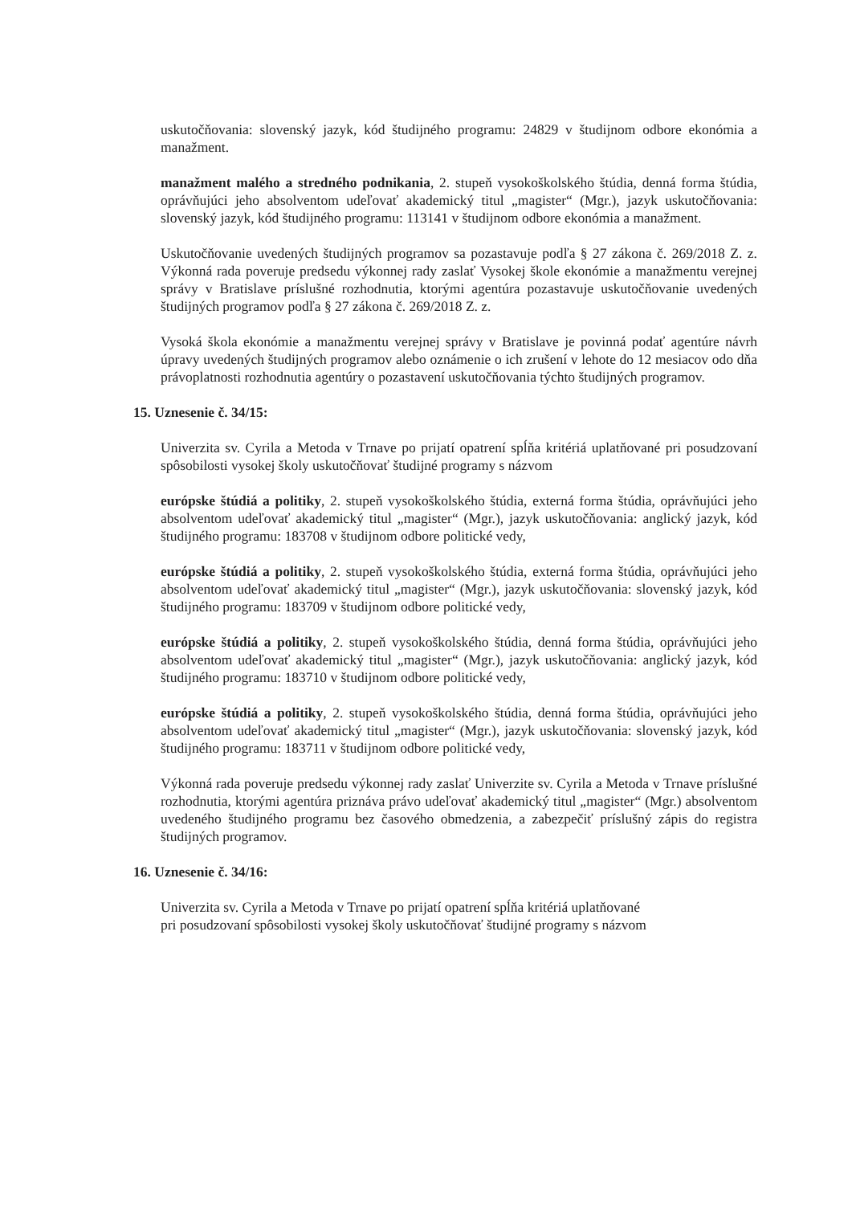uskutočňovania: slovenský jazyk, kód študijného programu: 24829 v študijnom odbore ekonómia a manažment.
manažment malého a stredného podnikania, 2. stupeň vysokoškolského štúdia, denná forma štúdia, oprávňujúci jeho absolventom udeľovať akademický titul „magister“ (Mgr.), jazyk uskutočňovania: slovenský jazyk, kód študijného programu: 113141 v študijnom odbore ekonómia a manažment.
Uskutočňovanie uvedených študijných programov sa pozastavuje podľa § 27 zákona č. 269/2018 Z. z. Výkonná rada poveruje predsedu výkonnej rady zaslať Vysokej škole ekonómie a manažmentu verejnej správy v Bratislave príslušné rozhodnutia, ktorými agentúra pozastavuje uskutočňovanie uvedených študijných programov podľa § 27 zákona č. 269/2018 Z. z.
Vysoká škola ekonómie a manažmentu verejnej správy v Bratislave je povinná podať agentúre návrh úpravy uvedených študijných programov alebo oznámenie o ich zrušení v lehote do 12 mesiacov odo dňa právoplatnosti rozhodnutia agentúry o pozastavení uskutočňovania týchto študijných programov.
15. Uznesenie č. 34/15:
Univerzita sv. Cyrila a Metoda v Trnave po prijatí opatrení spĺňa kritériá uplatňované pri posudzovaní spôsobilosti vysokej školy uskutočňovať študijné programy s názvom
európske štúdiá a politiky, 2. stupeň vysokoškolského štúdia, externá forma štúdia, oprávňujúci jeho absolventom udeľovať akademický titul „magister“ (Mgr.), jazyk uskutočňovania: anglický jazyk, kód študijného programu: 183708 v študijnom odbore politické vedy,
európske štúdiá a politiky, 2. stupeň vysokoškolského štúdia, externá forma štúdia, oprávňujúci jeho absolventom udeľovať akademický titul „magister“ (Mgr.), jazyk uskutočňovania: slovenský jazyk, kód študijného programu: 183709 v študijnom odbore politické vedy,
európske štúdiá a politiky, 2. stupeň vysokoškolského štúdia, denná forma štúdia, oprávňujúci jeho absolventom udeľovať akademický titul „magister“ (Mgr.), jazyk uskutočňovania: anglický jazyk, kód študijného programu: 183710 v študijnom odbore politické vedy,
európske štúdiá a politiky, 2. stupeň vysokoškolského štúdia, denná forma štúdia, oprávňujúci jeho absolventom udeľovať akademický titul „magister“ (Mgr.), jazyk uskutočňovania: slovenský jazyk, kód študijného programu: 183711 v študijnom odbore politické vedy,
Výkonná rada poveruje predsedu výkonnej rady zaslať Univerzite sv. Cyrila a Metoda v Trnave príslušné rozhodnutia, ktorými agentúra priznáva právo udeľovať akademický titul „magister“ (Mgr.) absolventom uvedeného študijného programu bez časového obmedzenia, a zabezpečiť príslušný zápis do registra študijných programov.
16. Uznesenie č. 34/16:
Univerzita sv. Cyrila a Metoda v Trnave po prijatí opatrení spĺňa kritériá uplatňované
pri posudzovaní spôsobilosti vysokej školy uskutočňovať študijné programy s názvom